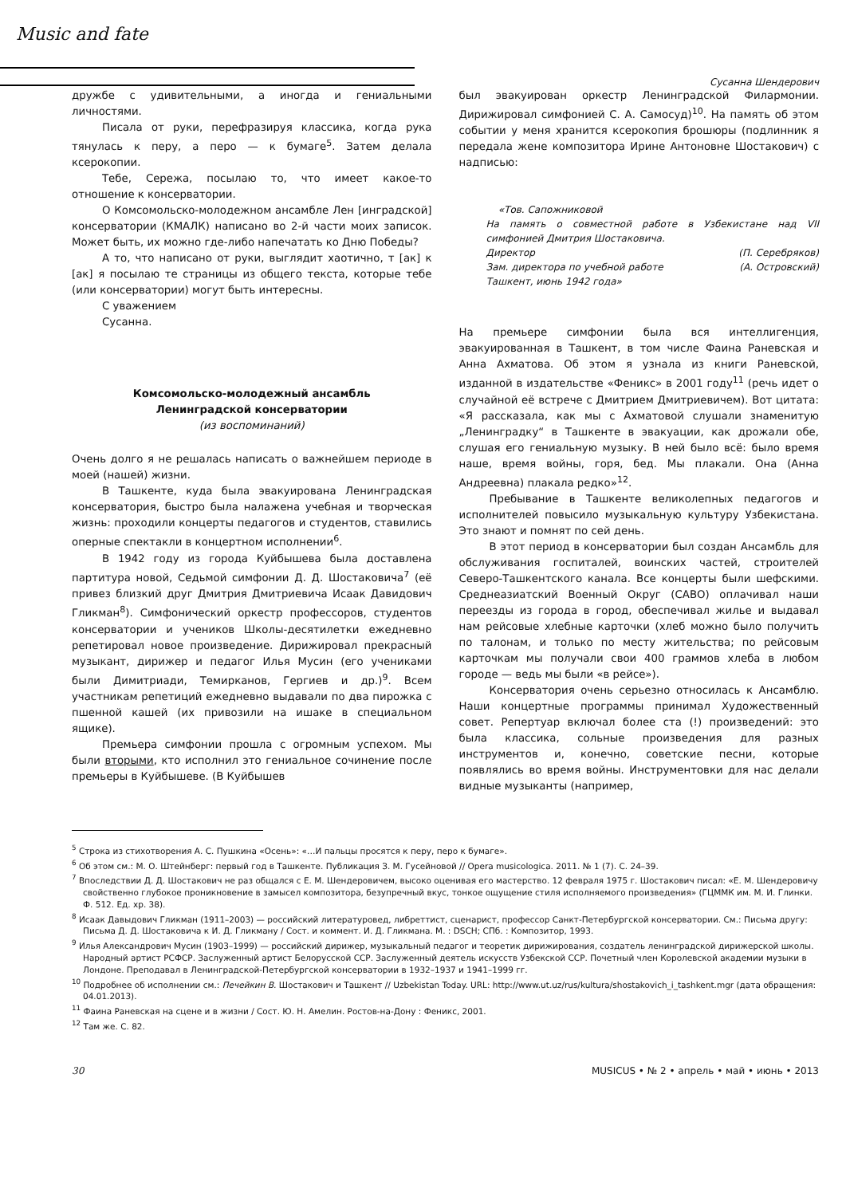Music and fate
Сусанна Шендерович
дружбе с удивительными, а иногда и гениальными личностями.
Писала от руки, перефразируя классика, когда рука тянулась к перу, а перо — к бумаге<sup>5</sup>. Затем делала ксерокопии.
Тебе, Сережа, посылаю то, что имеет какое-то отношение к консерватории.
О Комсомольско-молодежном ансамбле Лен [инградской] консерватории (КМАЛК) написано во 2-й части моих записок. Может быть, их можно где-либо напечатать ко Дню Победы?
А то, что написано от руки, выглядит хаотично, т [ак] к [ак] я посылаю те страницы из общего текста, которые тебе (или консерватории) могут быть интересны.
С уважением
Сусанна.
Комсомольско-молодежный ансамбль
Ленинградской консерватории
(из воспоминаний)
Очень долго я не решалась написать о важнейшем периоде в моей (нашей) жизни.
В Ташкенте, куда была эвакуирована Ленинградская консерватория, быстро была налажена учебная и творческая жизнь: проходили концерты педагогов и студентов, ставились оперные спектакли в концертном исполнении<sup>6</sup>.
В 1942 году из города Куйбышева была доставлена партитура новой, Седьмой симфонии Д. Д. Шостаковича<sup>7</sup> (её привез близкий друг Дмитрия Дмитриевича Исаак Давидович Гликман<sup>8</sup>). Симфонический оркестр профессоров, студентов консерватории и учеников Школы-десятилетки ежедневно репетировал новое произведение. Дирижировал прекрасный музыкант, дирижер и педагог Илья Мусин (его учениками были Димитриади, Темирканов, Гергиев и др.)<sup>9</sup>. Всем участникам репетиций ежедневно выдавали по два пирожка с пшенной кашей (их привозили на ишаке в специальном ящике).
Премьера симфонии прошла с огромным успехом. Мы были вторыми, кто исполнил это гениальное сочинение после премьеры в Куйбышеве. (В Куйбышев
был эвакуирован оркестр Ленинградской Филармонии. Дирижировал симфонией С. А. Самосуд)<sup>10</sup>. На память об этом событии у меня хранится ксерокопия брошюры (подлинник я передала жене композитора Ирине Антоновне Шостакович) с надписью:
«Тов. Сапожниковой
На память о совместной работе в Узбекистане над VII симфонией Дмитрия Шостаковича.
Директор (П. Серебряков)
Зам. директора по учебной работе (А. Островский)
Ташкент, июнь 1942 года»
На премьере симфонии была вся интеллигенция, эвакуированная в Ташкент, в том числе Фаина Раневская и Анна Ахматова. Об этом я узнала из книги Раневской, изданной в издательстве «Феникс» в 2001 году<sup>11</sup> (речь идет о случайной её встрече с Дмитрием Дмитриевичем). Вот цитата: «Я рассказала, как мы с Ахматовой слушали знаменитую „Ленинградку“ в Ташкенте в эвакуации, как дрожали обе, слушая его гениальную музыку. В ней было всё: было время наше, время войны, горя, бед. Мы плакали. Она (Анна Андреевна) плакала редко»<sup>12</sup>.
Пребывание в Ташкенте великолепных педагогов и исполнителей повысило музыкальную культуру Узбекистана. Это знают и помнят по сей день.
В этот период в консерватории был создан Ансамбль для обслуживания госпиталей, воинских частей, строителей Северо-Ташкентского канала. Все концерты были шефскими. Среднеазиатский Военный Округ (САВО) оплачивал наши переезды из города в город, обеспечивал жилье и выдавал нам рейсовые хлебные карточки (хлеб можно было получить по талонам, и только по месту жительства; по рейсовым карточкам мы получали свои 400 граммов хлеба в любом городе — ведь мы были «в рейсе»).
Консерватория очень серьезно относилась к Ансамблю. Наши концертные программы принимал Художественный совет. Репертуар включал более ста (!) произведений: это была классика, сольные произведения для разных инструментов и, конечно, советские песни, которые появлялись во время войны. Инструментовки для нас делали видные музыканты (например,
<sup>5</sup> Строка из стихотворения А. С. Пушкина «Осень»: «…И пальцы просятся к перу, перо к бумаге».
<sup>6</sup> Об этом см.: М. О. Штейнберг: первый год в Ташкенте. Публикация З. М. Гусейновой // Opera musicologica. 2011. № 1 (7). С. 24–39.
<sup>7</sup> Впоследствии Д. Д. Шостакович не раз общался с Е. М. Шендеровичем, высоко оценивая его мастерство. 12 февраля 1975 г. Шостакович писал: «Е. М. Шендеровичу свойственно глубокое проникновение в замысел композитора, безупречный вкус, тонкое ощущение стиля исполняемого произведения» (ГЦММК им. М. И. Глинки. Ф. 512. Ед. хр. 38).
<sup>8</sup> Исаак Давыдович Гликман (1911–2003) — российский литературовед, либреттист, сценарист, профессор Санкт-Петербургской консерватории. См.: Письма другу: Письма Д. Д. Шостаковича к И. Д. Гликману / Сост. и коммент. И. Д. Гликмана. М. : DSCH; СПб. : Композитор, 1993.
<sup>9</sup> Илья Александрович Мусин (1903–1999) — российский дирижер, музыкальный педагог и теоретик дирижирования, создатель ленинградской дирижерской школы. Народный артист РСФСР. Заслуженный артист Белорусской ССР. Заслуженный деятель искусств Узбекской ССР. Почетный член Королевской академии музыки в Лондоне. Преподавал в Ленинградской-Петербургской консерватории в 1932–1937 и 1941–1999 гг.
<sup>10</sup> Подробнее об исполнении см.: Печейкин В. Шостакович и Ташкент // Uzbekistan Today. URL: http://www.ut.uz/rus/kultura/shostakovich_i_tashkent.mgr (дата обращения: 04.01.2013).
<sup>11</sup> Фаина Раневская на сцене и в жизни / Сост. Ю. Н. Амелин. Ростов-на-Дону : Феникс, 2001.
<sup>12</sup> Там же. С. 82.
30 MUSICUS • № 2 • апрель • май • июнь • 2013